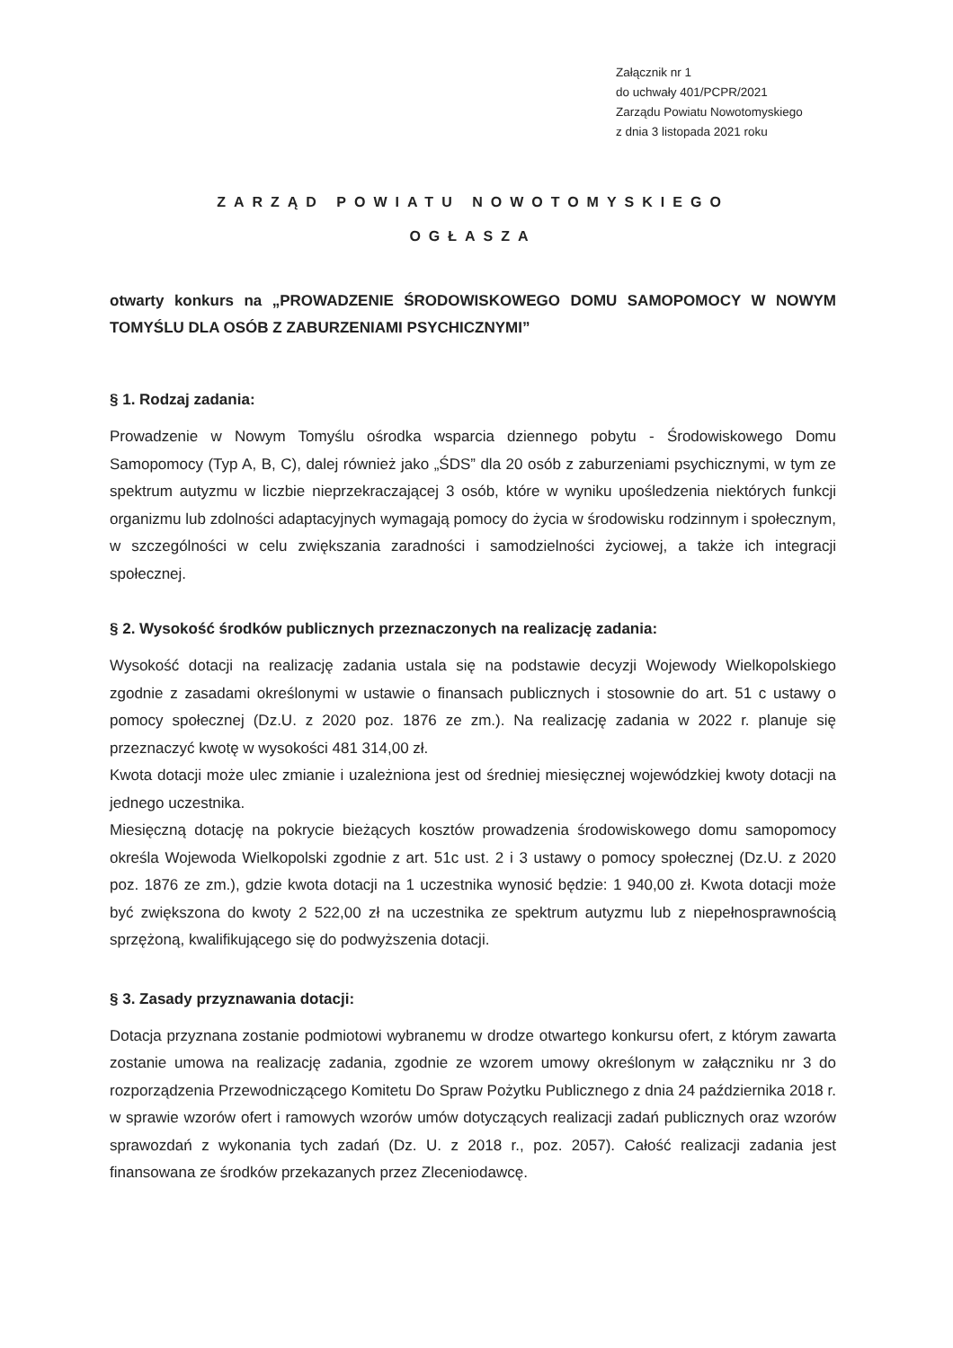Załącznik nr 1
do uchwały 401/PCPR/2021
Zarządu Powiatu Nowotomyskiego
z dnia 3 listopada 2021 roku
ZARZĄD POWIATU NOWOTOMYSKIEGO
OGŁASZA
otwarty konkurs na „PROWADZENIE ŚRODOWISKOWEGO DOMU SAMOPOMOCY W NOWYM TOMYŚLU DLA OSÓB Z ZABURZENIAMI PSYCHICZNYMI”
§ 1. Rodzaj zadania:
Prowadzenie w Nowym Tomyślu ośrodka wsparcia dziennego pobytu - Środowiskowego Domu Samopomocy (Typ A, B, C), dalej również jako „ŚDS” dla 20 osób z zaburzeniami psychicznymi, w tym ze spektrum autyzmu w liczbie nieprzekraczającej 3 osób, które w wyniku upośledzenia niektórych funkcji organizmu lub zdolności adaptacyjnych wymagają pomocy do życia w środowisku rodzinnym i społecznym, w szczególności w celu zwiększania zaradności i samodzielności życiowej, a także ich integracji społecznej.
§ 2. Wysokość środków publicznych przeznaczonych na realizację zadania:
Wysokość dotacji na realizację zadania ustala się na podstawie decyzji Wojewody Wielkopolskiego zgodnie z zasadami określonymi w ustawie o finansach publicznych i stosownie do art. 51 c ustawy o pomocy społecznej (Dz.U. z 2020 poz. 1876 ze zm.). Na realizację zadania w 2022 r. planuje się przeznaczyć kwotę w wysokości 481 314,00 zł.
Kwota dotacji może ulec zmianie i uzależniona jest od średniej miesięcznej wojewódzkiej kwoty dotacji na jednego uczestnika.
Miesięczną dotację na pokrycie bieżących kosztów prowadzenia środowiskowego domu samopomocy określa Wojewoda Wielkopolski zgodnie z art. 51c ust. 2 i 3 ustawy o pomocy społecznej (Dz.U. z 2020 poz. 1876 ze zm.), gdzie kwota dotacji na 1 uczestnika wynosić będzie: 1 940,00 zł. Kwota dotacji może być zwiększona do kwoty 2 522,00 zł na uczestnika ze spektrum autyzmu lub z niepełnosprawnością sprzężoną, kwalifikującego się do podwyższenia dotacji.
§ 3. Zasady przyznawania dotacji:
Dotacja przyznana zostanie podmiotowi wybranemu w drodze otwartego konkursu ofert, z którym zawarta zostanie umowa na realizację zadania, zgodnie ze wzorem umowy określonym w załączniku nr 3 do rozporządzenia Przewodniczącego Komitetu Do Spraw Pożytku Publicznego z dnia 24 października 2018 r. w sprawie wzorów ofert i ramowych wzorów umów dotyczących realizacji zadań publicznych oraz wzorów sprawozdań z wykonania tych zadań (Dz. U. z 2018 r., poz. 2057). Całość realizacji zadania jest finansowana ze środków przekazanych przez Zleceniodawcę.